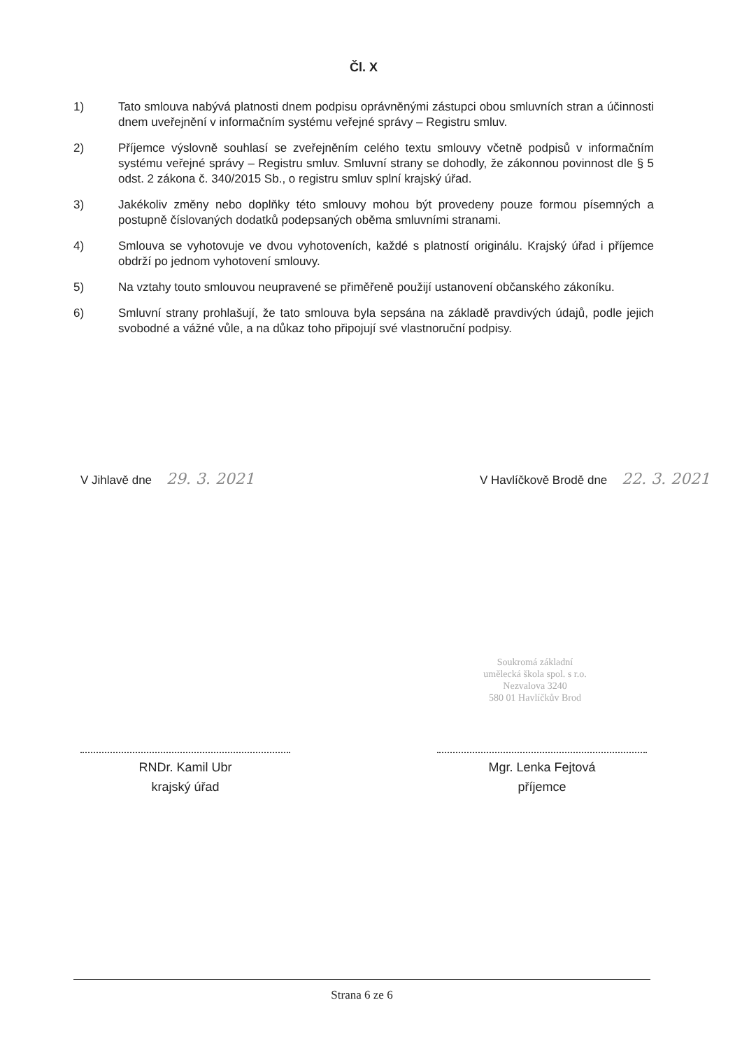Čl. X
1) Tato smlouva nabývá platnosti dnem podpisu oprávněnými zástupci obou smluvních stran a účinnosti dnem uveřejnění v informačním systému veřejné správy – Registru smluv.
2) Příjemce výslovně souhlasí se zveřejněním celého textu smlouvy včetně podpisů v informačním systému veřejné správy – Registru smluv. Smluvní strany se dohodly, že zákonnou povinnost dle § 5 odst. 2 zákona č. 340/2015 Sb., o registru smluv splní krajský úřad.
3) Jakékoliv změny nebo doplňky této smlouvy mohou být provedeny pouze formou písemných a postupně číslovaných dodatků podepsaných oběma smluvními stranami.
4) Smlouva se vyhotovuje ve dvou vyhotoveních, každé s platností originálu. Krajský úřad i příjemce obdrží po jednom vyhotovení smlouvy.
5) Na vztahy touto smlouvou neupravené se přiměřeně použijí ustanovení občanského zákoníku.
6) Smluvní strany prohlašují, že tato smlouva byla sepsána na základě pravdivých údajů, podle jejich svobodné a vážné vůle, a na důkaz toho připojují své vlastnoruční podpisy.
V Jihlavě dne 29. 3. 2021
V Havlíčkově Brodě dne 22. 3. 2021
Soukromá základní
umělecká škola spol. s r.o.
Nezvalova 3240
580 01 Havlíčkův Brod
RNDr. Kamil Ubr
krajský úřad
Mgr. Lenka Fejtová
příjemce
Strana 6 ze 6